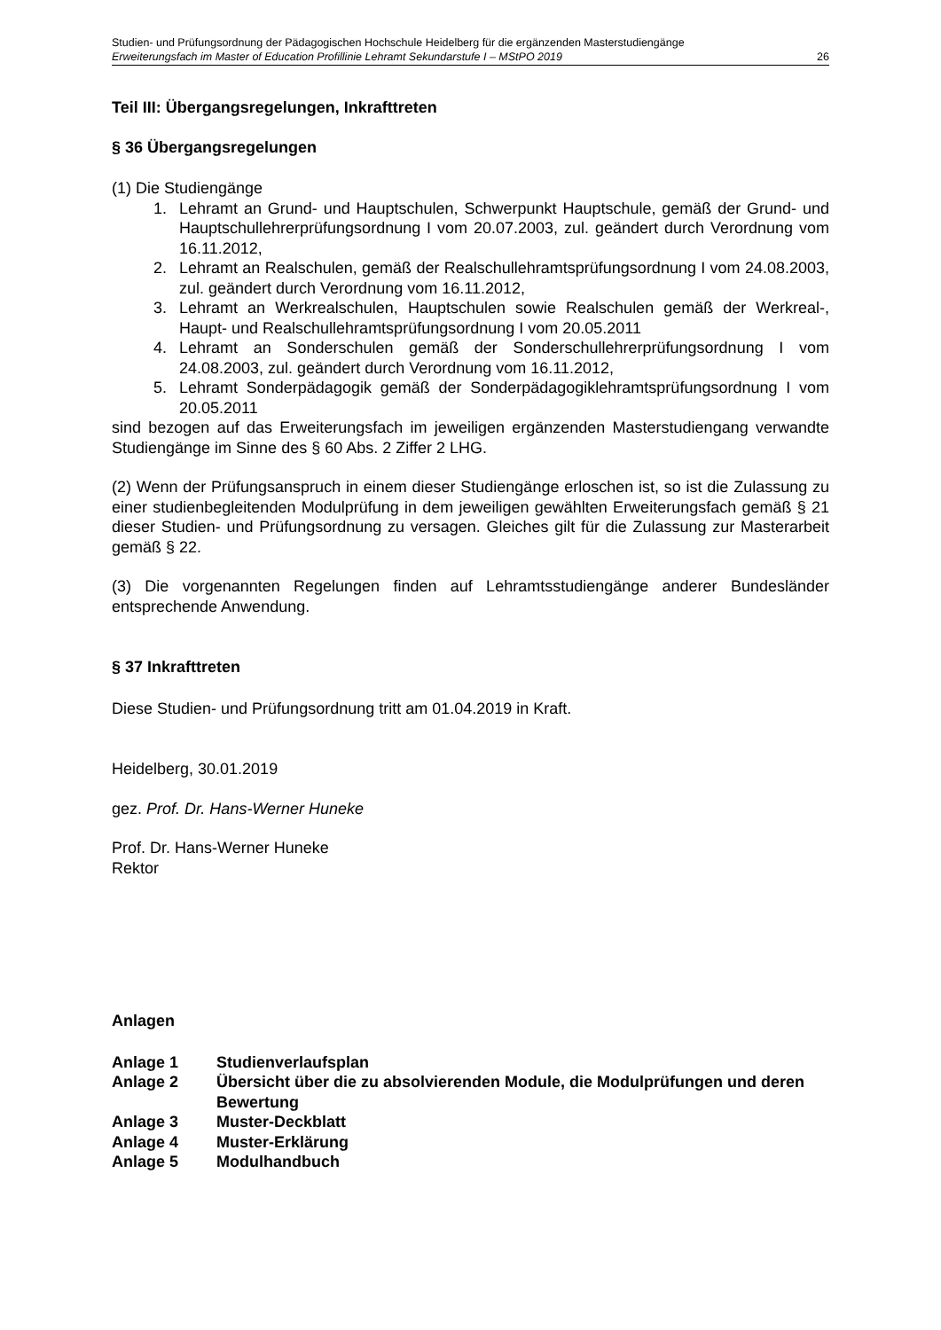Studien- und Prüfungsordnung der Pädagogischen Hochschule Heidelberg für die ergänzenden Masterstudiengänge
Erweiterungsfach im Master of Education Profillinie Lehramt Sekundarstufe I – MStPO 2019 26
Teil III: Übergangsregelungen, Inkrafttreten
§ 36 Übergangsregelungen
(1) Die Studiengänge
1. Lehramt an Grund- und Hauptschulen, Schwerpunkt Hauptschule, gemäß der Grund- und Hauptschullehrerprüfungsordnung I vom 20.07.2003, zul. geändert durch Verordnung vom 16.11.2012,
2. Lehramt an Realschulen, gemäß der Realschullehramtsprüfungsordnung I vom 24.08.2003, zul. geändert durch Verordnung vom 16.11.2012,
3. Lehramt an Werkrealschulen, Hauptschulen sowie Realschulen gemäß der Werkreal-, Haupt- und Realschullehramtsprüfungsordnung I vom 20.05.2011
4. Lehramt an Sonderschulen gemäß der Sonderschullehrerprüfungsordnung I vom 24.08.2003, zul. geändert durch Verordnung vom 16.11.2012,
5. Lehramt Sonderpädagogik gemäß der Sonderpädagogiklehramtsprüfungsordnung I vom 20.05.2011
sind bezogen auf das Erweiterungsfach im jeweiligen ergänzenden Masterstudiengang verwandte Studiengänge im Sinne des § 60 Abs. 2 Ziffer 2 LHG.
(2) Wenn der Prüfungsanspruch in einem dieser Studiengänge erloschen ist, so ist die Zulassung zu einer studienbegleitenden Modulprüfung in dem jeweiligen gewählten Erweiterungsfach gemäß § 21 dieser Studien- und Prüfungsordnung zu versagen. Gleiches gilt für die Zulassung zur Masterarbeit gemäß § 22.
(3) Die vorgenannten Regelungen finden auf Lehramtsstudiengänge anderer Bundesländer entsprechende Anwendung.
§ 37 Inkrafttreten
Diese Studien- und Prüfungsordnung tritt am 01.04.2019 in Kraft.
Heidelberg, 30.01.2019
gez. Prof. Dr. Hans-Werner Huneke
Prof. Dr. Hans-Werner Huneke
Rektor
Anlagen
Anlage 1 Studienverlaufsplan
Anlage 2 Übersicht über die zu absolvierenden Module, die Modulprüfungen und deren Bewertung
Anlage 3 Muster-Deckblatt
Anlage 4 Muster-Erklärung
Anlage 5 Modulhandbuch